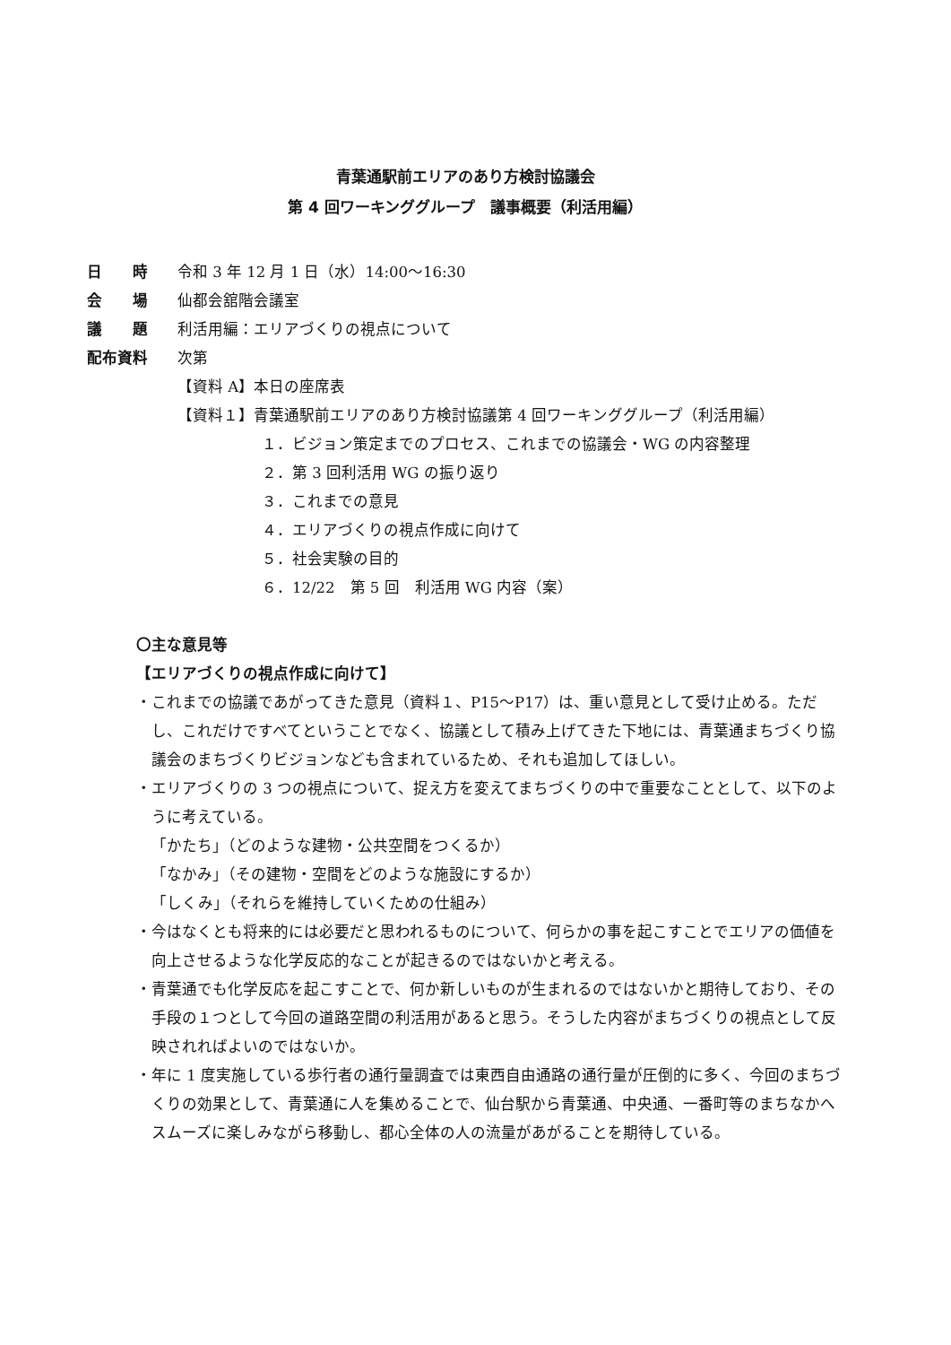青葉通駅前エリアのあり方検討協議会
第 4 回ワーキンググループ　議事概要（利活用編）
日　　時 令和 3 年 12 月 1 日（水）14:00～16:30
会　　場 仙都会舘階会議室
議　　題 利活用編：エリアづくりの視点について
配布資料 次第
【資料 A】本日の座席表
【資料１】青葉通駅前エリアのあり方検討協議第 4 回ワーキンググループ（利活用編）
１．ビジョン策定までのプロセス、これまでの協議会・WG の内容整理
２．第 3 回利活用 WG の振り返り
３．これまでの意見
４．エリアづくりの視点作成に向けて
５．社会実験の目的
６．12/22　第 5 回　利活用 WG 内容（案）
〇主な意見等
【エリアづくりの視点作成に向けて】
・これまでの協議であがってきた意見（資料１、P15～P17）は、重い意見として受け止める。ただし、これだけですべてということでなく、協議として積み上げてきた下地には、青葉通まちづくり協議会のまちづくりビジョンなども含まれているため、それも追加してほしい。
・エリアづくりの 3 つの視点について、捉え方を変えてまちづくりの中で重要なこととして、以下のように考えている。
「かたち」（どのような建物・公共空間をつくるか）
「なかみ」（その建物・空間をどのような施設にするか）
「しくみ」（それらを維持していくための仕組み）
・今はなくとも将来的には必要だと思われるものについて、何らかの事を起こすことでエリアの価値を向上させるような化学反応的なことが起きるのではないかと考える。
・青葉通でも化学反応を起こすことで、何か新しいものが生まれるのではないかと期待しており、その手段の１つとして今回の道路空間の利活用があると思う。そうした内容がまちづくりの視点として反映されればよいのではないか。
・年に 1 度実施している歩行者の通行量調査では東西自由通路の通行量が圧倒的に多く、今回のまちづくりの効果として、青葉通に人を集めることで、仙台駅から青葉通、中央通、一番町等のまちなかへスムーズに楽しみながら移動し、都心全体の人の流量があがることを期待している。